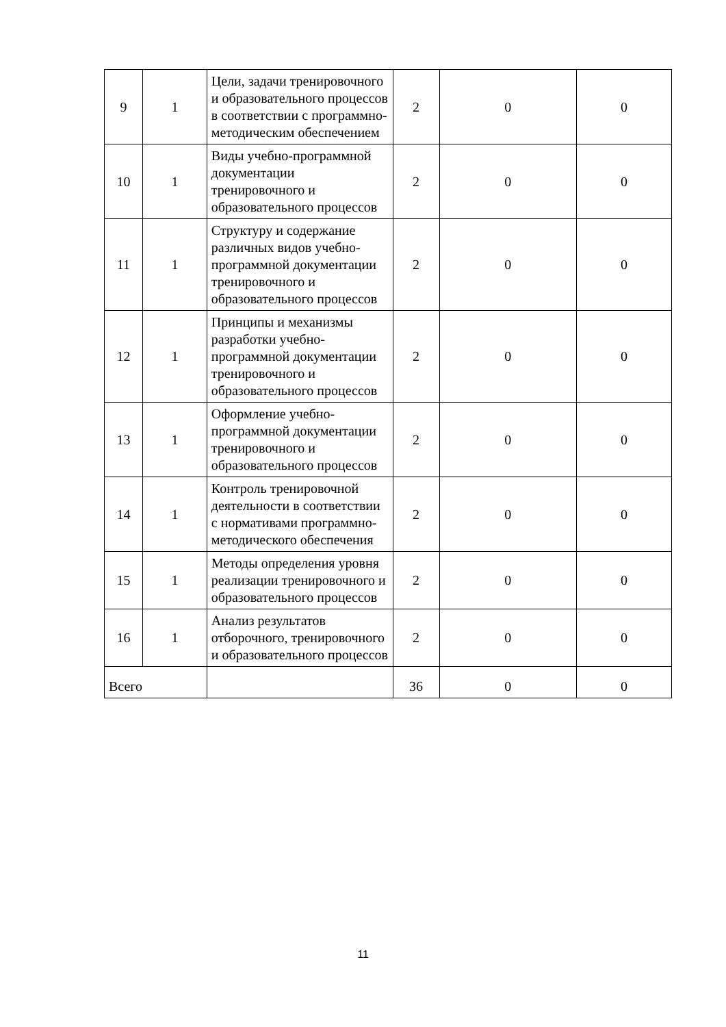| 9 | 1 | Цели, задачи тренировочного и образовательного процессов в соответствии с программно-методическим обеспечением | 2 | 0 | 0 |
| 10 | 1 | Виды учебно-программной документации тренировочного и образовательного процессов | 2 | 0 | 0 |
| 11 | 1 | Структуру и содержание различных видов учебно-программной документации тренировочного и образовательного процессов | 2 | 0 | 0 |
| 12 | 1 | Принципы и механизмы разработки учебно-программной документации тренировочного и образовательного процессов | 2 | 0 | 0 |
| 13 | 1 | Оформление учебно-программной документации тренировочного и образовательного процессов | 2 | 0 | 0 |
| 14 | 1 | Контроль тренировочной деятельности в соответствии с нормативами программно-методического обеспечения | 2 | 0 | 0 |
| 15 | 1 | Методы определения уровня реализации тренировочного и образовательного процессов | 2 | 0 | 0 |
| 16 | 1 | Анализ результатов отборочного, тренировочного и образовательного процессов | 2 | 0 | 0 |
| Всего | | | 36 | 0 | 0 |
11